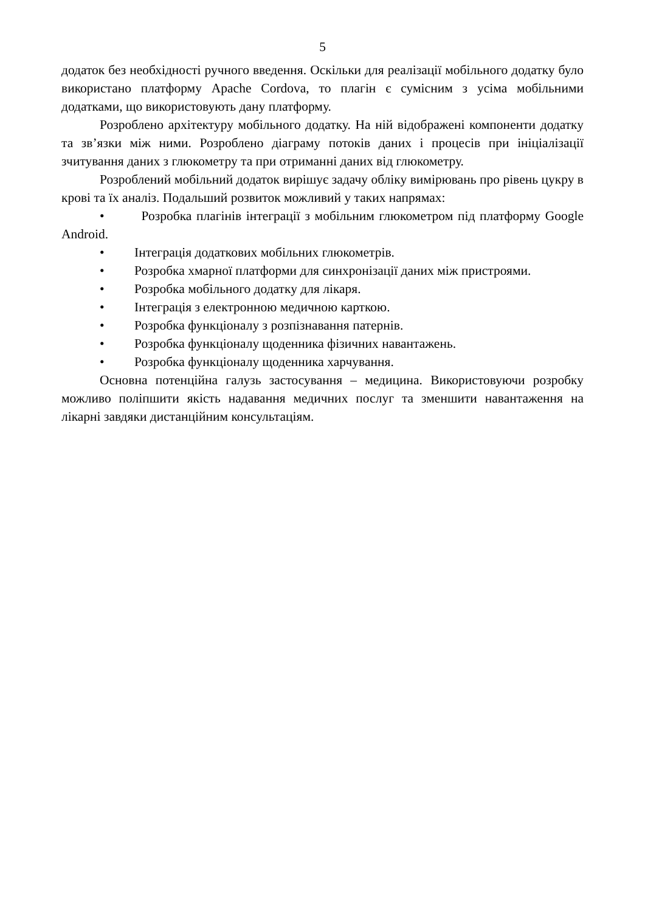5
додаток без необхідності ручного введення. Оскільки для реалізації мобільного додатку було використано платформу Apache Cordova, то плагін є сумісним з усіма мобільними додатками, що використовують дану платформу.
Розроблено архітектуру мобільного додатку. На ній відображені компоненти додатку та зв’язки між ними. Розроблено діаграму потоків даних і процесів при ініціалізації зчитування даних з глюкометру та при отриманні даних від глюкометру.
Розроблений мобільний додаток вирішує задачу обліку вимірювань про рівень цукру в крові та їх аналіз. Подальший розвиток можливий у таких напрямах:
• Розробка плагінів інтеграції з мобільним глюкометром під платформу Google Android.
• Інтеграція додаткових мобільних глюкометрів.
• Розробка хмарної платформи для синхронізації даних між пристроями.
• Розробка мобільного додатку для лікаря.
• Інтеграція з електронною медичною карткою.
• Розробка функціоналу з розпізнавання патернів.
• Розробка функціоналу щоденника фізичних навантажень.
• Розробка функціоналу щоденника харчування.
Основна потенційна галузь застосування – медицина. Використовуючи розробку можливо поліпшити якість надавання медичних послуг та зменшити навантаження на лікарні завдяки дистанційним консультаціям.